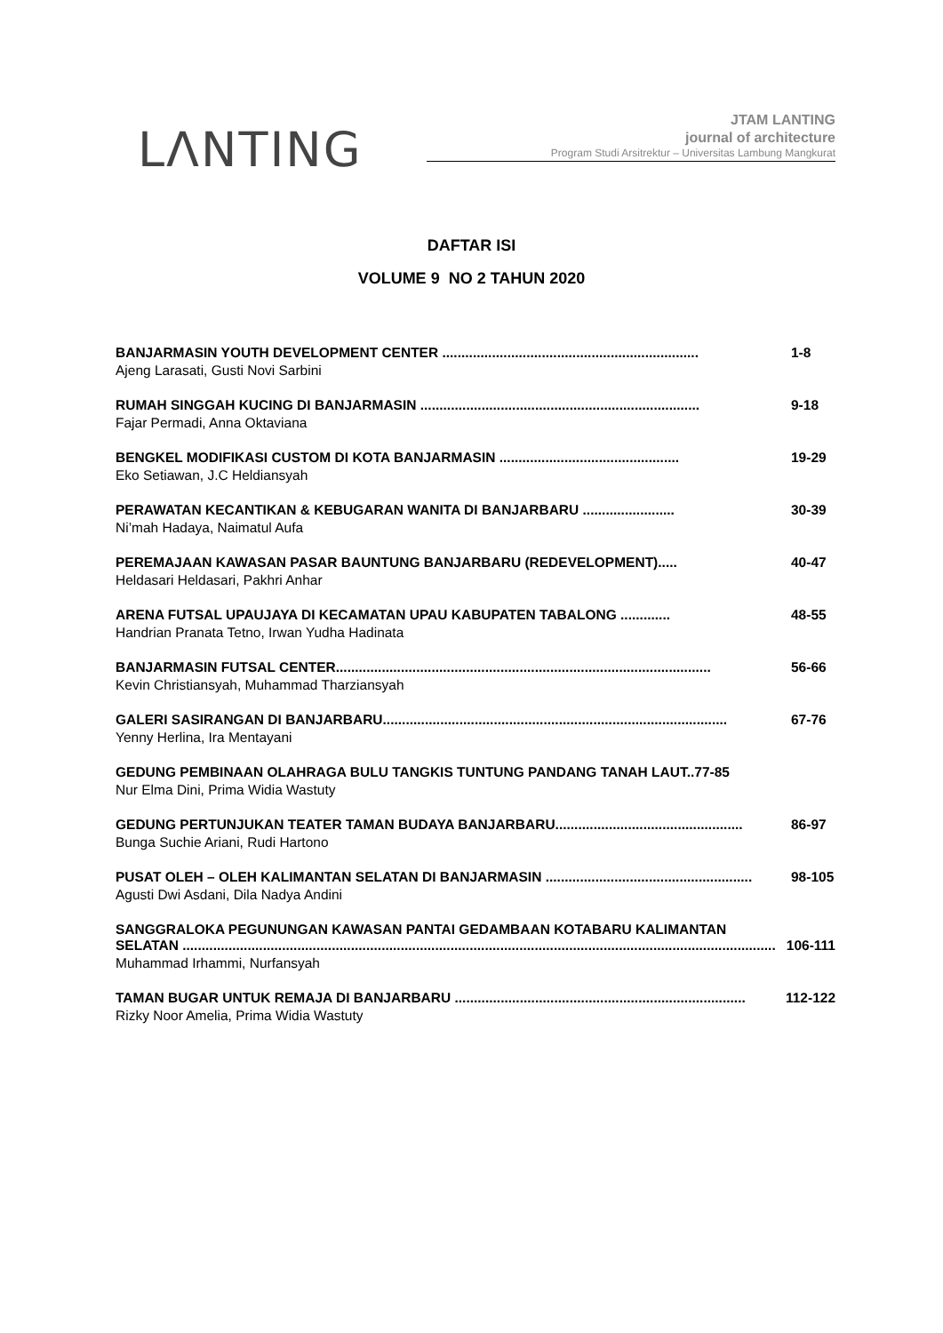LΛNTING
JTAM LANTING
journal of architecture
Program Studi Arsitrektur – Universitas Lambung Mangkurat
DAFTAR ISI
VOLUME 9 NO 2 TAHUN 2020
BANJARMASIN YOUTH DEVELOPMENT CENTER ................................................................... 1-8
Ajeng Larasati, Gusti Novi Sarbini
RUMAH SINGGAH KUCING DI BANJARMASIN ......................................................................... 9-18
Fajar Permadi, Anna Oktaviana
BENGKEL MODIFIKASI CUSTOM DI KOTA BANJARMASIN ............................................... 19-29
Eko Setiawan, J.C Heldiansyah
PERAWATAN KECANTIKAN & KEBUGARAN WANITA DI BANJARBARU ........................ 30-39
Ni’mah Hadaya, Naimatul Aufa
PEREMAJAAN KAWASAN PASAR BAUNTUNG BANJARBARU (REDEVELOPMENT)..... 40-47
Heldasari Heldasari, Pakhri Anhar
ARENA FUTSAL UPAUJAYA DI KECAMATAN UPAU KABUPATEN TABALONG ............. 48-55
Handrian Pranata Tetno, Irwan Yudha Hadinata
BANJARMASIN FUTSAL CENTER.................................................................................................. 56-66
Kevin Christiansyah, Muhammad Tharziansyah
GALERI SASIRANGAN DI BANJARBARU.......................................................................................... 67-76
Yenny Herlina, Ira Mentayani
GEDUNG PEMBINAAN OLAHRAGA BULU TANGKIS TUNTUNG PANDANG TANAH LAUT..77-85
Nur Elma Dini, Prima Widia Wastuty
GEDUNG PERTUNJUKAN TEATER TAMAN BUDAYA BANJARBARU................................................. 86-97
Bunga Suchie Ariani, Rudi Hartono
PUSAT OLEH – OLEH KALIMANTAN SELATAN DI BANJARMASIN ...................................................... 98-105
Agusti Dwi Asdani, Dila Nadya Andini
SANGGRALOKA PEGUNUNGAN KAWASAN PANTAI GEDAMBAAN KOTABARU KALIMANTAN
SELATAN ........................................................................................................................................................... 106-111
Muhammad Irhammi, Nurfansyah
TAMAN BUGAR UNTUK REMAJA DI BANJARBARU ............................................................................ 112-122
Rizky Noor Amelia, Prima Widia Wastuty